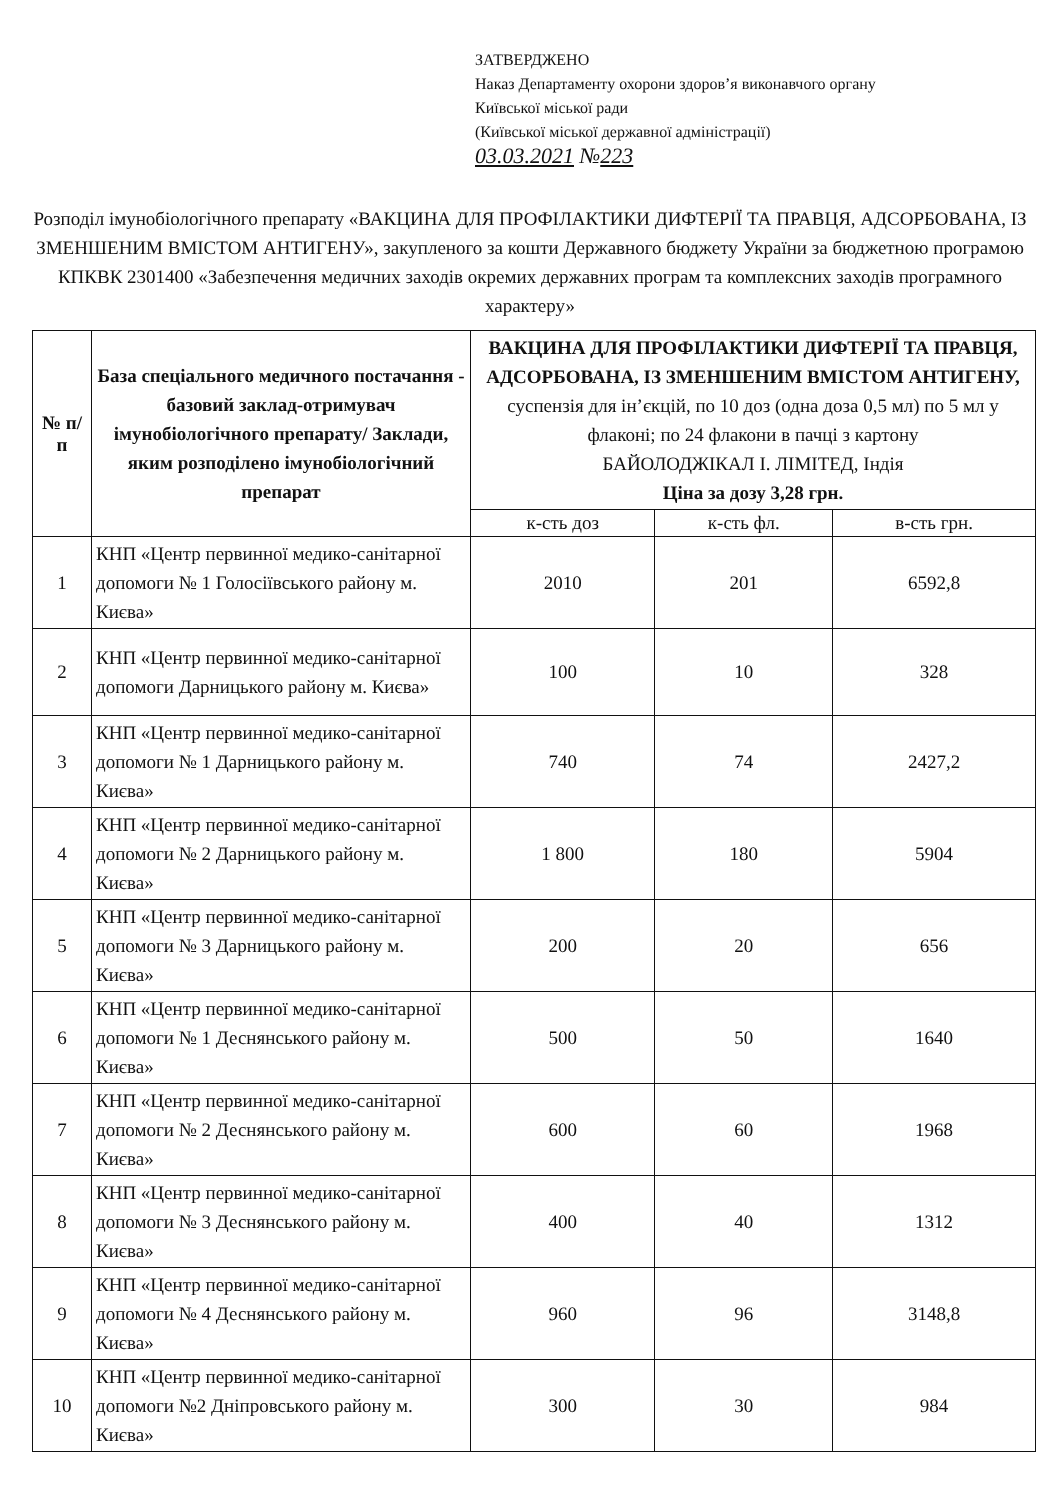ЗАТВЕРДЖЕНО
Наказ Департаменту охорони здоров’я виконавчого органу
Київської міської ради
(Київської міської державної адміністрації)
03.03.2021 №223
Розподіл імунобіологічного препарату «ВАКЦИНА ДЛЯ ПРОФІЛАКТИКИ ДИФТЕРІЇ ТА ПРАВЦЯ, АДСОРБОВАНА, ІЗ ЗМЕНШЕНИМ ВМІСТОМ АНТИГЕНУ», закупленого за кошти Державного бюджету України за бюджетною програмою КПКВК 2301400 «Забезпечення медичних заходів окремих державних програм та комплексних заходів програмного характеру»
| № п/п | База спеціального медичного постачання - базовий заклад-отримувач імунобіологічного препарату/ Заклади, яким розподілено імунобіологічний препарат | ВАКЦИНА ДЛЯ ПРОФІЛАКТИКИ ДИФТЕРІЇ ТА ПРАВЦЯ, АДСОРБОВАНА, ІЗ ЗМЕНШЕНИМ ВМІСТОМ АНТИГЕНУ, суспензія для ін’єкцій, по 10 доз (одна доза 0,5 мл) по 5 мл у флаконі; по 24 флакони в пачці з картону БАЙОЛОДЖІКАЛ І. ЛІМІТЕД, Індія Ціна за дозу 3,28 грн. | | |
| | | к-сть доз | к-сть фл. | в-сть грн. |
| 1 | КНП «Центр первинної медико-санітарної допомоги № 1 Голосіївського району м. Києва» | 2010 | 201 | 6592,8 |
| 2 | КНП «Центр первинної медико-санітарної допомоги Дарницького району м. Києва» | 100 | 10 | 328 |
| 3 | КНП «Центр первинної медико-санітарної допомоги № 1 Дарницького району м. Києва» | 740 | 74 | 2427,2 |
| 4 | КНП «Центр первинної медико-санітарної допомоги № 2 Дарницького району м. Києва» | 1 800 | 180 | 5904 |
| 5 | КНП «Центр первинної медико-санітарної допомоги № 3 Дарницького району м. Києва» | 200 | 20 | 656 |
| 6 | КНП «Центр первинної медико-санітарної допомоги № 1 Деснянського району м. Києва» | 500 | 50 | 1640 |
| 7 | КНП «Центр первинної медико-санітарної допомоги № 2 Деснянського району м. Києва» | 600 | 60 | 1968 |
| 8 | КНП «Центр первинної медико-санітарної допомоги № 3 Деснянського району м. Києва» | 400 | 40 | 1312 |
| 9 | КНП «Центр первинної медико-санітарної допомоги № 4 Деснянського району м. Києва» | 960 | 96 | 3148,8 |
| 10 | КНП «Центр первинної медико-санітарної допомоги №2 Дніпровського району м. Києва» | 300 | 30 | 984 |